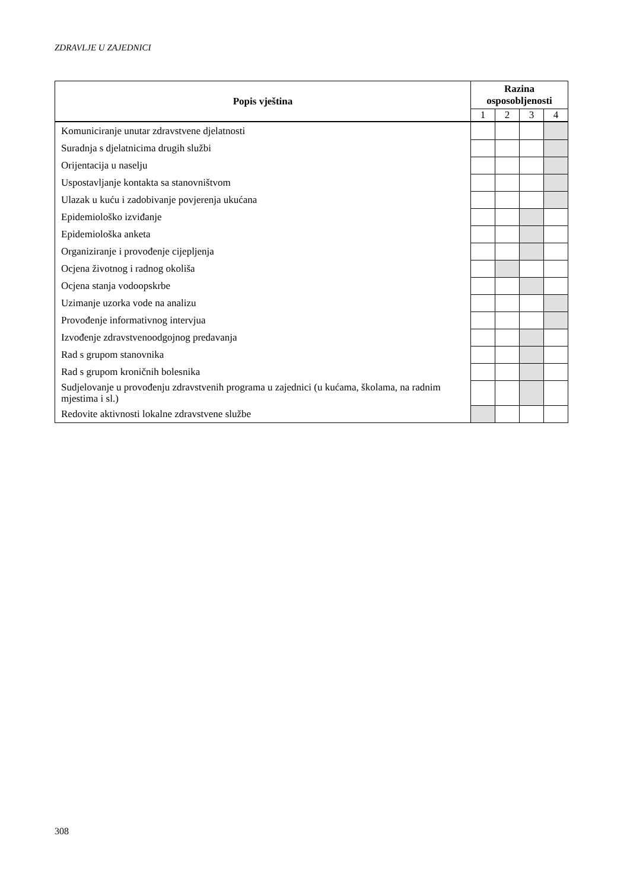ZDRAVLJE U ZAJEDNICI
| Popis vještina | Razina osposobljenosti | | | |
| --- | --- | --- | --- | --- |
| | 1 | 2 | 3 | 4 |
| Komuniciranje unutar zdravstvene djelatnosti | | | | |
| Suradnja s djelatnicima drugih službi | | | | |
| Orijentacija u naselju | | | | |
| Uspostavljanje kontakta sa stanovništvom | | | | |
| Ulazak u kuću i zadobivanje povjerenja ukućana | | | | |
| Epidemiološko izviđanje | | | | |
| Epidemiološka anketa | | | | |
| Organiziranje i provođenje cijepljenja | | | | |
| Ocjena životnog i radnog okoliša | | | | |
| Ocjena stanja vodoopskrbe | | | | |
| Uzimanje uzorka vode na analizu | | | | |
| Provođenje informativnog intervjua | | | | |
| Izvođenje zdravstvenoodgojnog predavanja | | | | |
| Rad s grupom stanovnika | | | | |
| Rad s grupom kroničnih bolesnika | | | | |
| Sudjelovanje u provođenju zdravstvenih programa u zajednici (u kućama, školama, na radnim mjestima i sl.) | | | | |
| Redovite aktivnosti lokalne zdravstvene službe | | | | |
308